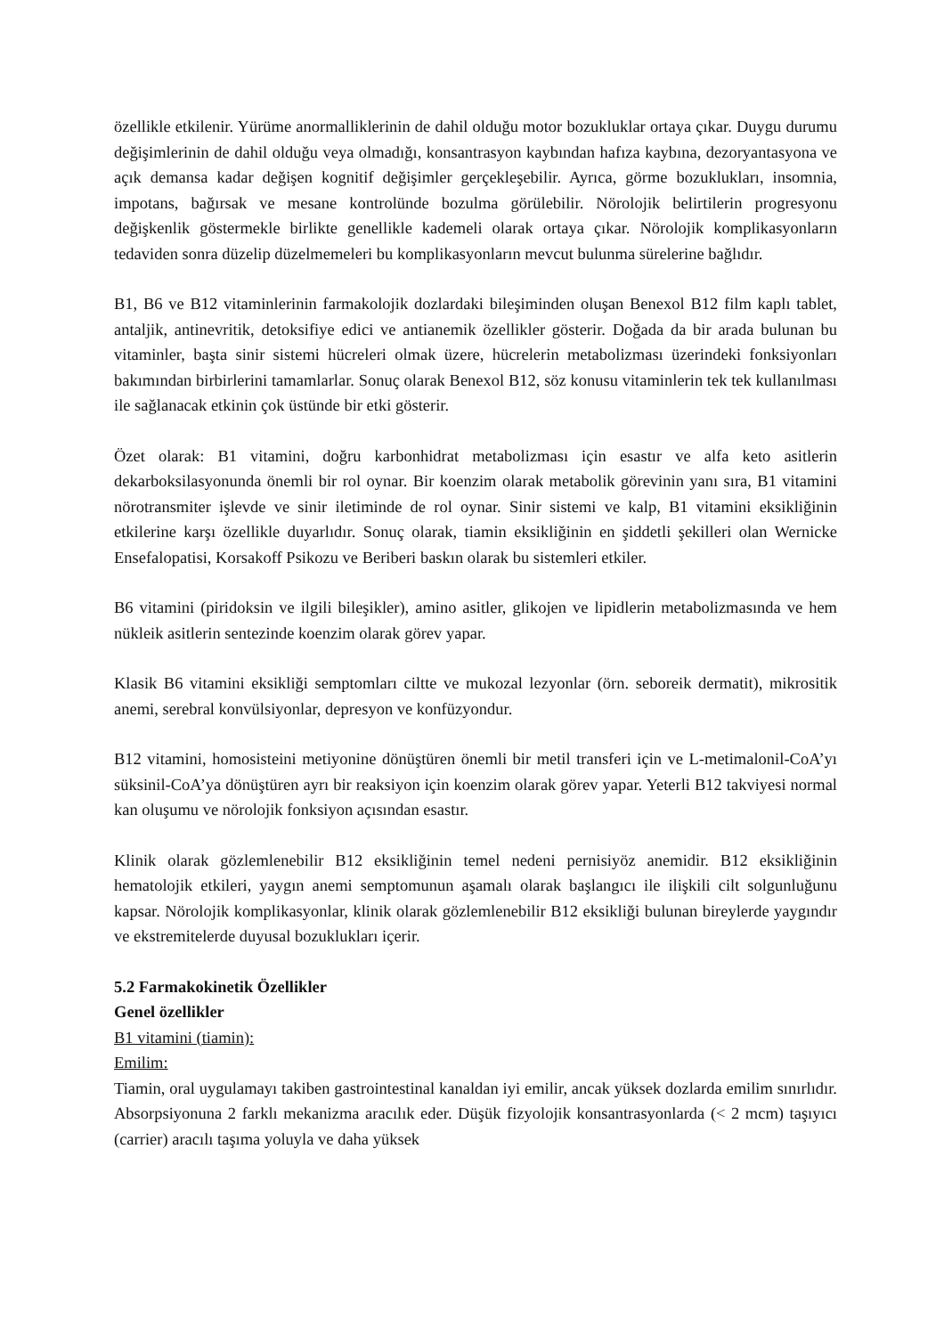özellikle etkilenir. Yürüme anormalliklerinin de dahil olduğu motor bozukluklar ortaya çıkar. Duygu durumu değişimlerinin de dahil olduğu veya olmadığı, konsantrasyon kaybından hafıza kaybına, dezoryantasyona ve açık demansa kadar değişen kognitif değişimler gerçekleşebilir. Ayrıca, görme bozuklukları, insomnia, impotans, bağırsak ve mesane kontrolünde bozulma görülebilir. Nörolojik belirtilerin progresyonu değişkenlik göstermekle birlikte genellikle kademeli olarak ortaya çıkar. Nörolojik komplikasyonların tedaviden sonra düzelip düzelmemeleri bu komplikasyonların mevcut bulunma sürelerine bağlıdır.
B1, B6 ve B12 vitaminlerinin farmakolojik dozlardaki bileşiminden oluşan Benexol B12 film kaplı tablet, antaljik, antinevritik, detoksifiye edici ve antianemik özellikler gösterir. Doğada da bir arada bulunan bu vitaminler, başta sinir sistemi hücreleri olmak üzere, hücrelerin metabolizması üzerindeki fonksiyonları bakımından birbirlerini tamamlarlar. Sonuç olarak Benexol B12, söz konusu vitaminlerin tek tek kullanılması ile sağlanacak etkinin çok üstünde bir etki gösterir.
Özet olarak: B1 vitamini, doğru karbonhidrat metabolizması için esastır ve alfa keto asitlerin dekarboksilasyonunda önemli bir rol oynar. Bir koenzim olarak metabolik görevinin yanı sıra, B1 vitamini nörotransmiter işlevde ve sinir iletiminde de rol oynar. Sinir sistemi ve kalp, B1 vitamini eksikliğinin etkilerine karşı özellikle duyarlıdır. Sonuç olarak, tiamin eksikliğinin en şiddetli şekilleri olan Wernicke Ensefalopatisi, Korsakoff Psikozu ve Beriberi baskın olarak bu sistemleri etkiler.
B6 vitamini (piridoksin ve ilgili bileşikler), amino asitler, glikojen ve lipidlerin metabolizmasında ve hem nükleik asitlerin sentezinde koenzim olarak görev yapar.
Klasik B6 vitamini eksikliği semptomları ciltte ve mukozal lezyonlar (örn. seboreik dermatit), mikrositik anemi, serebral konvülsiyonlar, depresyon ve konfüzyondur.
B12 vitamini, homosisteini metiyonine dönüştüren önemli bir metil transferi için ve L-metimalonil-CoA’yı süksinil-CoA’ya dönüştüren ayrı bir reaksiyon için koenzim olarak görev yapar. Yeterli B12 takviyesi normal kan oluşumu ve nörolojik fonksiyon açısından esastır.
Klinik olarak gözlemlenebilir B12 eksikliğinin temel nedeni pernisiyöz anemidir. B12 eksikliğinin hematolojik etkileri, yaygın anemi semptomunun aşamalı olarak başlangıcı ile ilişkili cilt solgunluğunu kapsar. Nörolojik komplikasyonlar, klinik olarak gözlemlenebilir B12 eksikliği bulunan bireylerde yaygındır ve ekstremitelerde duyusal bozuklukları içerir.
5.2 Farmakokinetik Özellikler
Genel özellikler
B1 vitamini (tiamin):
Emilim:
Tiamin, oral uygulamayı takiben gastrointestinal kanaldan iyi emilir, ancak yüksek dozlarda emilim sınırlıdır. Absorpsiyonuna 2 farklı mekanizma aracılık eder. Düşük fizyolojik konsantrasyonlarda (< 2 mcm) taşıyıcı (carrier) aracılı taşıma yoluyla ve daha yüksek